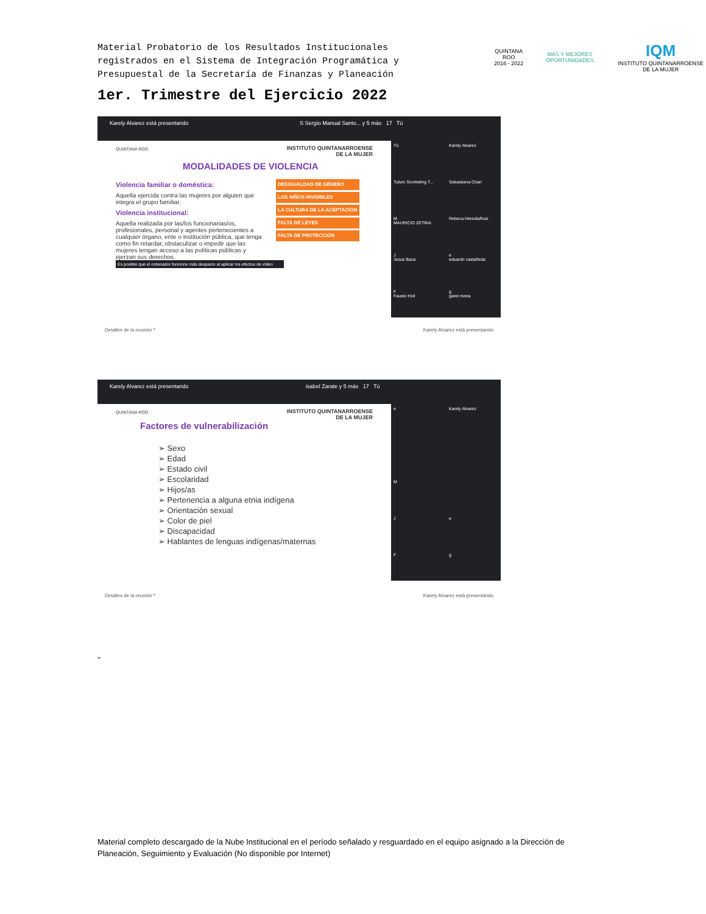Material Probatorio de los Resultados Institucionales registrados en el Sistema de Integración Programática y Presupuestal de la Secretaría de Finanzas y Planeación
QUINTANA ROO
2016 - 2022
MÁS Y MEJORES OPORTUNIDADES
IQM
INSTITUTO QUINTANARROENSE DE LA MUJER
1er. Trimestre del Ejercicio 2022
Karely Alvarez está presentando S Sergio Manual Santo... y 5 más 17 Tú
QUINTANA ROO
INSTITUTO QUINTANARROENSE
DE LA MUJER
MODALIDADES DE VIOLENCIA
Violencia familiar o doméstica:
Aquella ejercida contra las mujeres por alguien que integra el grupo familiar.
Violencia institucional:
Aquella realizada por las/los funcionarias/os, profesionales, personal y agentes pertenecientes a cualquier órgano, ente o institución pública, que tenga como fin retardar, obstaculizar o impedir que las mujeres tengan acceso a las políticas públicas y ejerzan sus derechos.
DESIGUALDAD DE GÉNERO
LOS NIÑOS INVISIBLES
LA CULTURA DE LA ACEPTACIÓN
FALTA DE LEYES
FALTA DE PROTECCIÓN
Es posible que el ordenador funcione más despacio al aplicar los efectos de vídeo
Tú
Karely Alvarez
Tulum Snorkeling T...
Sebastiana Chan
M
MAURICIO ZETINA
Rebeca HerediaRuiz
J
Jesus Baca
e
eduardo castañeda
F
Fausto Hoil
g
garet rivera
Detalles de la reunión ^ Karely Alvarez está presentando
Karely Alvarez está presentando isabel Zarate y 5 más 17 Tú
QUINTANA ROO
INSTITUTO QUINTANARROENSE
DE LA MUJER
Factores de vulnerabilización
➢ Sexo
➢ Edad
➢ Estado civil
➢ Escolaridad
➢ Hijos/as
➢ Pertenencia a alguna etnia indígena
➢ Orientación sexual
➢ Color de piel
➢ Discapacidad
➢ Hablantes de lenguas indígenas/maternas
e
Karely Alvarez
M
J
e
F
g
Detalles de la reunión ^ Karely Alvarez está presentando
-
Material completo descargado de la Nube Institucional en el período señalado y resguardado en el equipo asignado a la Dirección de Planeación, Seguimiento y Evaluación (No disponible por Internet)